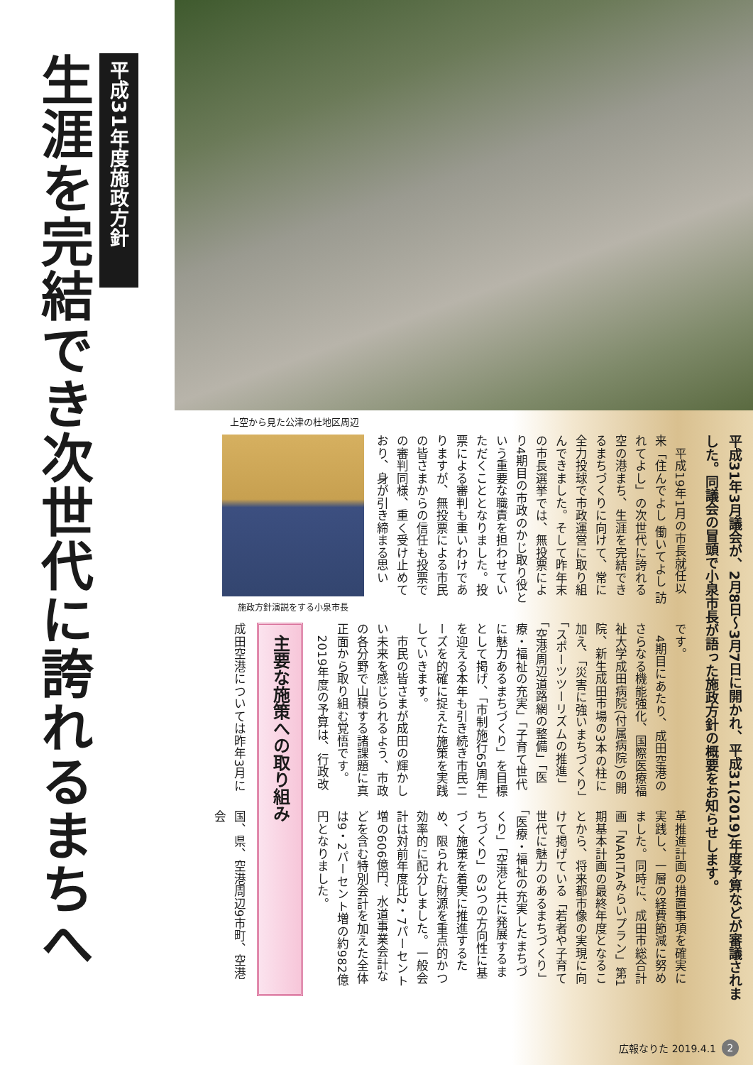平成31年度施政方針
生涯を完結でき次世代に誇れるまちへ
上空から見た公津の杜地区周辺
平成31年3月議会が、2月8日～3月7日に開かれ、平成31(2019)年度予算などが審議されました。同議会の冒頭で小泉市長が語った施政方針の概要をお知らせします。
　平成19年1月の市長就任以来「住んでよし 働いてよし 訪れてよし」の次世代に誇れる空の港まち、生涯を完結できるまちづくりに向けて、常に全力投球で市政運営に取り組んできました。そして昨年末の市長選挙では、無投票により4期目の市政のかじ取り役という重要な職責を担わせていただくこととなりました。投票による審判も重いわけでありますが、無投票による市民の皆さまからの信任も投票での審判同様、重く受け止めており、身が引き締まる思い
施政方針演説をする小泉市長
です。
　4期目にあたり、成田空港のさらなる機能強化、国際医療福祉大学成田病院(付属病院)の開院、新生成田市場の3本の柱に加え、「災害に強いまちづくり」「スポーツツーリズムの推進」「空港周辺道路網の整備」「医療・福祉の充実」「子育て世代に魅力あるまちづくり」を目標として掲げ、「市制施行65周年」を迎える本年も引き続き市民ニーズを的確に捉えた施策を実践していきます。
　市民の皆さまが成田の輝かしい未来を感じられるよう、市政の各分野で山積する諸課題に真正面から取り組む覚悟です。
　2019年度の予算は、行政改
革推進計画の措置事項を確実に実践し、一層の経費節減に努めました。同時に、成田市総合計画「NARITAみらいプラン」第1期基本計画の最終年度となることから、将来都市像の実現に向けて掲げている「若者や子育て世代に魅力のあるまちづくり」「医療・福祉の充実したまちづくり」「空港と共に発展するまちづくり」の3つの方向性に基づく施策を着実に推進するため、限られた財源を重点的かつ効率的に配分しました。一般会計は対前年度比2・7パーセント増の606億円、水道事業会計などを含む特別会計を加えた全体は9・2パーセント増の約982億円となりました。
主要な施策への取り組み
成田空港については昨年3月に
国、県、空港周辺9市町、空港会
広報なりた 2019.4.1 2